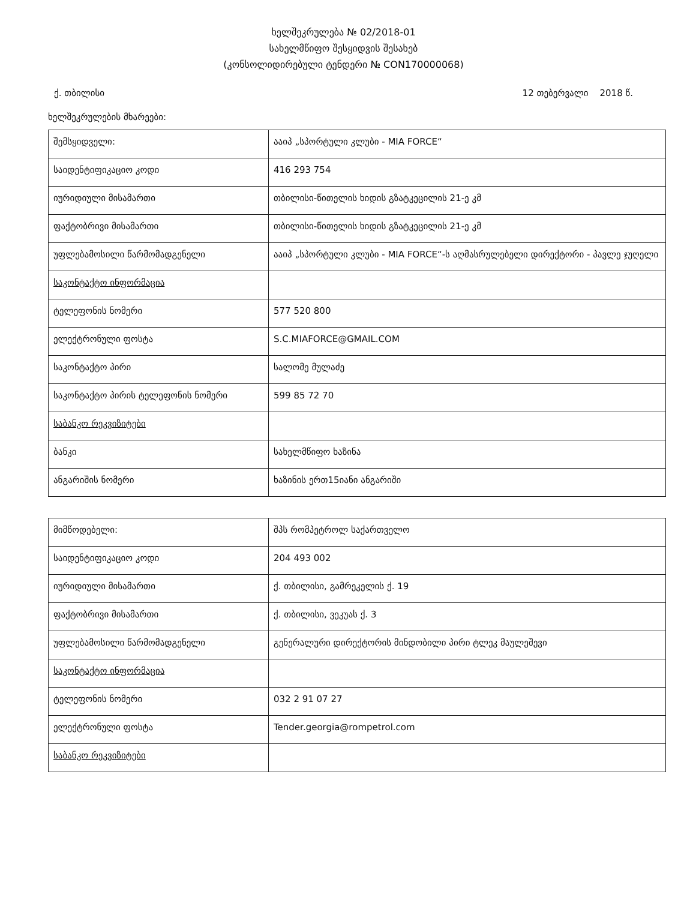ხელშეკრულება № 02/2018-01
სახელმწიფო შესყიდვის შესახებ
(კონსოლიდირებული ტენდერი № CON170000068)
ქ. თბილისი 12 თებერვალი 2018 წ.
ხელშეკრულების მხარეები:
| შემსყიდველი: | ააიპ „სპორტული კლუბი - MIA FORCE“ |
| საიდენტიფიკაციო კოდი | 416 293 754 |
| იურიდიული მისამართი | თბილისი-წითელის ხიდის გზატკეცილის 21-ე კმ |
| ფაქტობრივი მისამართი | თბილისი-წითელის ხიდის გზატკეცილის 21-ე კმ |
| უფლებამოსილი წარმომადგენელი | ააიპ „სპორტული კლუბი - MIA FORCE“-ს აღმასრულებელი დირექტორი - პავლე ჯუღელი |
| საკონტაქტო ინფორმაცია | |
| ტელეფონის ნომერი | 577 520 800 |
| ელექტრონული ფოსტა | S.C.MIAFORCE@GMAIL.COM |
| საკონტაქტო პირი | სალომე მულაძე |
| საკონტაქტო პირის ტელეფონის ნომერი | 599 85 72 70 |
| საბანკო რეკვიზიტები | |
| ბანკი | სახელმწიფო ხაზინა |
| ანგარიშის ნომერი | ხაზინის ერთ15იანი ანგარიში |
| მიმწოდებელი: | შპს რომპეტროლ საქართველო |
| საიდენტიფიკაციო კოდი | 204 493 002 |
| იურიდიული მისამართი | ქ. თბილისი, გამრეკელის ქ. 19 |
| ფაქტობრივი მისამართი | ქ. თბილისი, ვეკუას ქ. 3 |
| უფლებამოსილი წარმომადგენელი | გენერალური დირექტორის მინდობილი პირი ტლეკ მაულეშევი |
| საკონტაქტო ინფორმაცია | |
| ტელეფონის ნომერი | 032 2 91 07 27 |
| ელექტრონული ფოსტა | Tender.georgia@rompetrol.com |
| საბანკო რეკვიზიტები | |